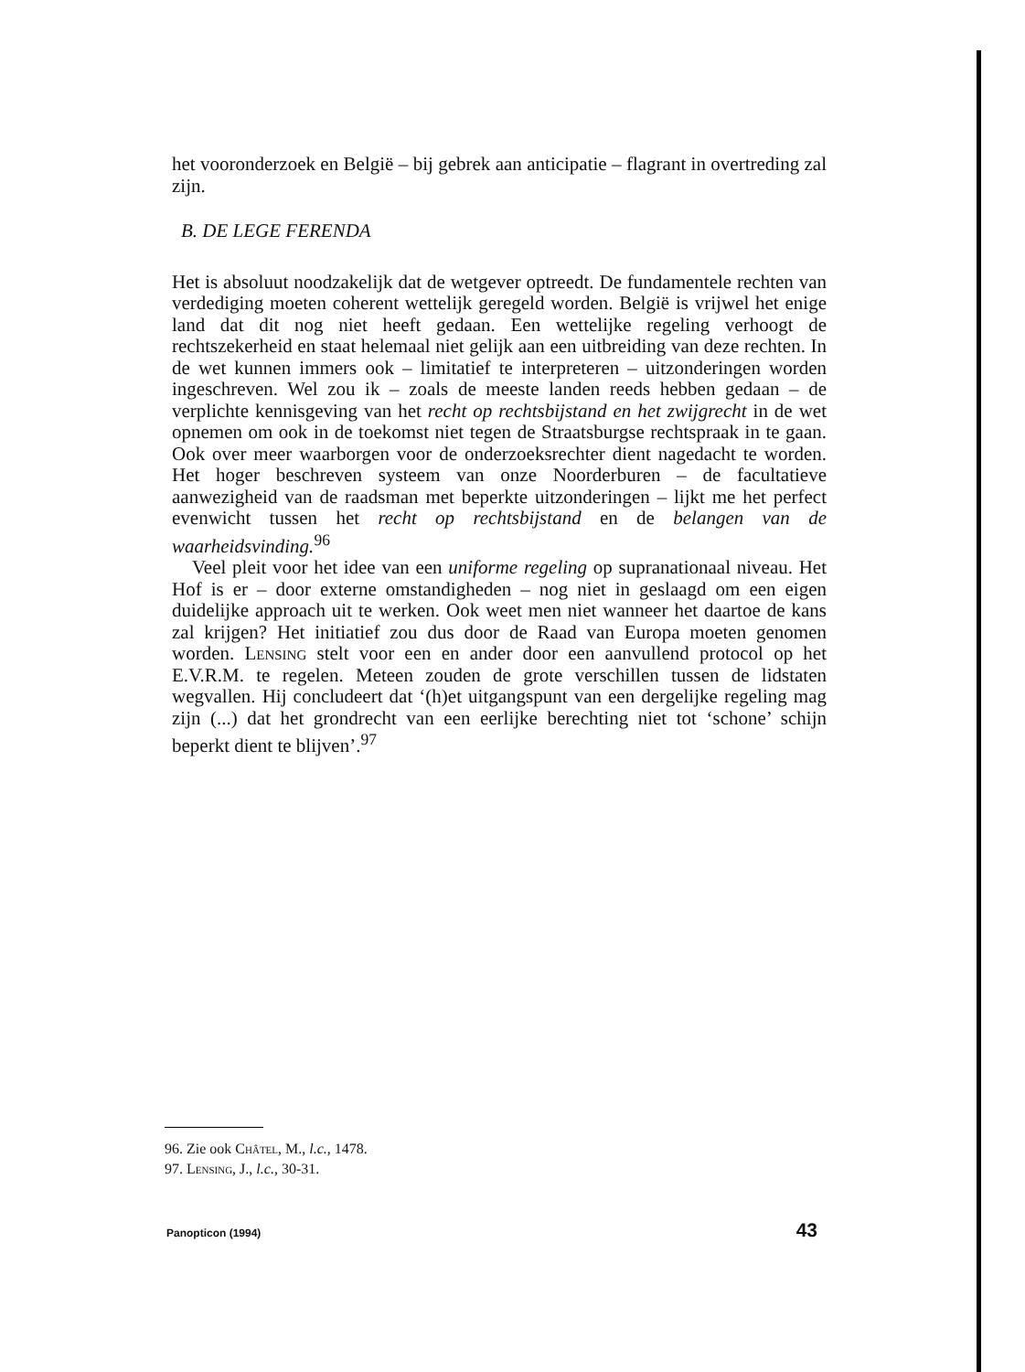het vooronderzoek en België – bij gebrek aan anticipatie – flagrant in overtreding zal zijn.
B. DE LEGE FERENDA
Het is absoluut noodzakelijk dat de wetgever optreedt. De fundamentele rechten van verdediging moeten coherent wettelijk geregeld worden. België is vrijwel het enige land dat dit nog niet heeft gedaan. Een wettelijke regeling verhoogt de rechtszekerheid en staat helemaal niet gelijk aan een uitbreiding van deze rechten. In de wet kunnen immers ook – limitatief te interpreteren – uitzonderingen worden ingeschreven. Wel zou ik – zoals de meeste landen reeds hebben gedaan – de verplichte kennisgeving van het recht op rechtsbijstand en het zwijgrecht in de wet opnemen om ook in de toekomst niet tegen de Straatsburgse rechtspraak in te gaan. Ook over meer waarborgen voor de onderzoeksrechter dient nagedacht te worden. Het hoger beschreven systeem van onze Noorderburen – de facultatieve aanwezigheid van de raadsman met beperkte uitzonderingen – lijkt me het perfect evenwicht tussen het recht op rechtsbijstand en de belangen van de waarheidsvinding.<sup>96</sup>
Veel pleit voor het idee van een uniforme regeling op supranationaal niveau. Het Hof is er – door externe omstandigheden – nog niet in geslaagd om een eigen duidelijke approach uit te werken. Ook weet men niet wanneer het daartoe de kans zal krijgen? Het initiatief zou dus door de Raad van Europa moeten genomen worden. Lensing stelt voor een en ander door een aanvullend protocol op het E.V.R.M. te regelen. Meteen zouden de grote verschillen tussen de lidstaten wegvallen. Hij concludeert dat ‘(h)et uitgangspunt van een dergelijke regeling mag zijn (...) dat het grondrecht van een eerlijke berechting niet tot ‘schone’ schijn beperkt dient te blijven’.<sup>97</sup>
96. Zie ook Châtel, M., l.c., 1478.
97. Lensing, J., l.c., 30-31.
Panopticon (1994) 43